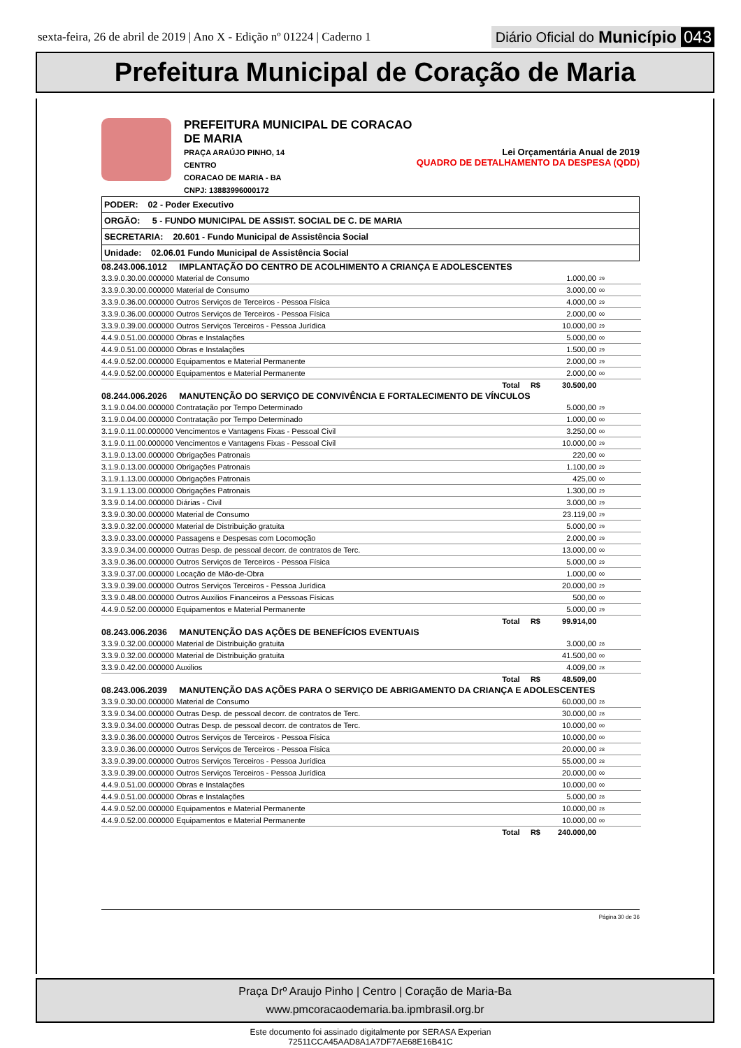sexta-feira, 26 de abril de 2019 | Ano X - Edição nº 01224 | Caderno 1
Diário Oficial do Município 043
Prefeitura Municipal de Coração de Maria
PREFEITURA MUNICIPAL DE CORACAO DE MARIA
PRAÇA ARAÚJO PINHO, 14
CENTRO
CORACAO DE MARIA - BA
CNPJ: 13883996000172
Lei Orçamentária Anual de 2019
QUADRO DE DETALHAMENTO DA DESPESA (QDD)
PODER: 02 - Poder Executivo
ORGÃO: 5 - FUNDO MUNICIPAL DE ASSIST. SOCIAL DE C. DE MARIA
SECRETARIA: 20.601 - Fundo Municipal de Assistência Social
Unidade: 02.06.01 Fundo Municipal de Assistência Social
| 08.243.006.1012 IMPLANTAÇÃO DO CENTRO DE ACOLHIMENTO A CRIANÇA E ADOLESCENTES | | |
| 3.3.9.0.30.00.000000 Material de Consumo | 1.000,00 | 29 |
| 3.3.9.0.30.00.000000 Material de Consumo | 3.000,00 | 00 |
| 3.3.9.0.36.00.000000 Outros Serviços de Terceiros - Pessoa Física | 4.000,00 | 29 |
| 3.3.9.0.36.00.000000 Outros Serviços de Terceiros - Pessoa Física | 2.000,00 | 00 |
| 3.3.9.0.39.00.000000 Outros Serviços Terceiros - Pessoa Jurídica | 10.000,00 | 29 |
| 4.4.9.0.51.00.000000 Obras e Instalações | 5.000,00 | 00 |
| 4.4.9.0.51.00.000000 Obras e Instalações | 1.500,00 | 29 |
| 4.4.9.0.52.00.000000 Equipamentos e Material Permanente | 2.000,00 | 29 |
| 4.4.9.0.52.00.000000 Equipamentos e Material Permanente | 2.000,00 | 00 |
| Total R$ | 30.500,00 | |
| 08.244.006.2026 MANUTENÇÃO DO SERVIÇO DE CONVIVÊNCIA E FORTALECIMENTO DE VÍNCULOS | | |
| 3.1.9.0.04.00.000000 Contratação por Tempo Determinado | 5.000,00 | 29 |
| 3.1.9.0.04.00.000000 Contratação por Tempo Determinado | 1.000,00 | 00 |
| 3.1.9.0.11.00.000000 Vencimentos e Vantagens Fixas - Pessoal Civil | 3.250,00 | 00 |
| 3.1.9.0.11.00.000000 Vencimentos e Vantagens Fixas - Pessoal Civil | 10.000,00 | 29 |
| 3.1.9.0.13.00.000000 Obrigações Patronais | 220,00 | 00 |
| 3.1.9.0.13.00.000000 Obrigações Patronais | 1.100,00 | 29 |
| 3.1.9.1.13.00.000000 Obrigações Patronais | 425,00 | 00 |
| 3.1.9.1.13.00.000000 Obrigações Patronais | 1.300,00 | 29 |
| 3.3.9.0.14.00.000000 Diárias - Civil | 3.000,00 | 29 |
| 3.3.9.0.30.00.000000 Material de Consumo | 23.119,00 | 29 |
| 3.3.9.0.32.00.000000 Material de Distribuição gratuita | 5.000,00 | 29 |
| 3.3.9.0.33.00.000000 Passagens e Despesas com Locomoção | 2.000,00 | 29 |
| 3.3.9.0.34.00.000000 Outras Desp. de pessoal decorr. de contratos de Terc. | 13.000,00 | 00 |
| 3.3.9.0.36.00.000000 Outros Serviços de Terceiros - Pessoa Física | 5.000,00 | 29 |
| 3.3.9.0.37.00.000000 Locação de Mão-de-Obra | 1.000,00 | 00 |
| 3.3.9.0.39.00.000000 Outros Serviços Terceiros - Pessoa Jurídica | 20.000,00 | 29 |
| 3.3.9.0.48.00.000000 Outros Auxilios Financeiros a Pessoas Físicas | 500,00 | 00 |
| 4.4.9.0.52.00.000000 Equipamentos e Material Permanente | 5.000,00 | 29 |
| Total R$ | 99.914,00 | |
| 08.243.006.2036 MANUTENÇÃO DAS AÇÕES DE BENEFÍCIOS EVENTUAIS | | |
| 3.3.9.0.32.00.000000 Material de Distribuição gratuita | 3.000,00 | 28 |
| 3.3.9.0.32.00.000000 Material de Distribuição gratuita | 41.500,00 | 00 |
| 3.3.9.0.42.00.000000 Auxilios | 4.009,00 | 28 |
| Total R$ | 48.509,00 | |
| 08.243.006.2039 MANUTENÇÃO DAS AÇÕES PARA O SERVIÇO DE ABRIGAMENTO DA CRIANÇA E ADOLESCENTES | | |
| 3.3.9.0.30.00.000000 Material de Consumo | 60.000,00 | 28 |
| 3.3.9.0.34.00.000000 Outras Desp. de pessoal decorr. de contratos de Terc. | 30.000,00 | 28 |
| 3.3.9.0.34.00.000000 Outras Desp. de pessoal decorr. de contratos de Terc. | 10.000,00 | 00 |
| 3.3.9.0.36.00.000000 Outros Serviços de Terceiros - Pessoa Física | 10.000,00 | 00 |
| 3.3.9.0.36.00.000000 Outros Serviços de Terceiros - Pessoa Física | 20.000,00 | 28 |
| 3.3.9.0.39.00.000000 Outros Serviços Terceiros - Pessoa Jurídica | 55.000,00 | 28 |
| 3.3.9.0.39.00.000000 Outros Serviços Terceiros - Pessoa Jurídica | 20.000,00 | 00 |
| 4.4.9.0.51.00.000000 Obras e Instalações | 10.000,00 | 00 |
| 4.4.9.0.51.00.000000 Obras e Instalações | 5.000,00 | 28 |
| 4.4.9.0.52.00.000000 Equipamentos e Material Permanente | 10.000,00 | 28 |
| 4.4.9.0.52.00.000000 Equipamentos e Material Permanente | 10.000,00 | 00 |
| Total R$ | 240.000,00 | |
Página 30 de 36
Praça Drº Araujo Pinho | Centro | Coração de Maria-Ba
www.pmcoracaodemaria.ba.ipmbrasil.org.br
Este documento foi assinado digitalmente por SERASA Experian
72511CCA45AAD8A1A7DF7AE68E16B41C